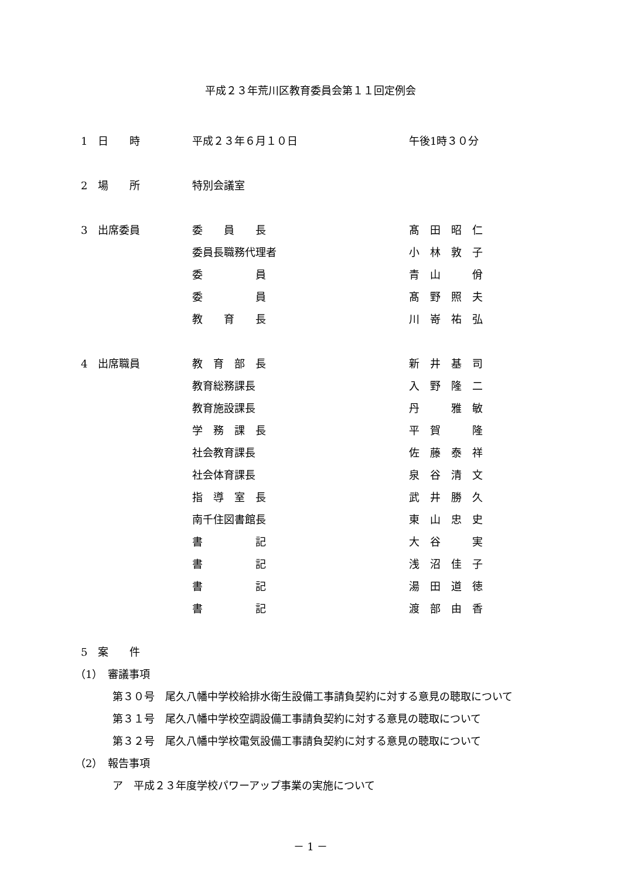平成２３年荒川区教育委員会第１１回定例会
1　日　　時 平成２３年６月１０日 午後1時３０分
2　場　　所 特別会議室
3　出席委員 委　　員　　長 髙　田　昭　仁
委員長職務代理者 小　林　敦　子
委　　　　　員 青　山　　　佾
委　　　　　員 髙　野　照　夫
教　　育　　長 川　嵜　祐　弘
4　出席職員 教　育　部　長 新　井　基　司
教育総務課長 入　野　隆　二
教育施設課長 丹　　　雅　敏
学　務　課　長 平　賀　　　隆
社会教育課長 佐　藤　泰　祥
社会体育課長 泉　谷　清　文
指　導　室　長 武　井　勝　久
南千住図書館長 東　山　忠　史
書　　　　　記 大　谷　　　実
書　　　　　記 浅　沼　佳　子
書　　　　　記 湯　田　道　徳
書　　　　　記 渡　部　由　香
5　案　　件
（1）　審議事項
第３０号　尾久八幡中学校給排水衛生設備工事請負契約に対する意見の聴取について
第３１号　尾久八幡中学校空調設備工事請負契約に対する意見の聴取について
第３２号　尾久八幡中学校電気設備工事請負契約に対する意見の聴取について
（2）　報告事項
ア　平成２３年度学校パワーアップ事業の実施について
－ 1 －